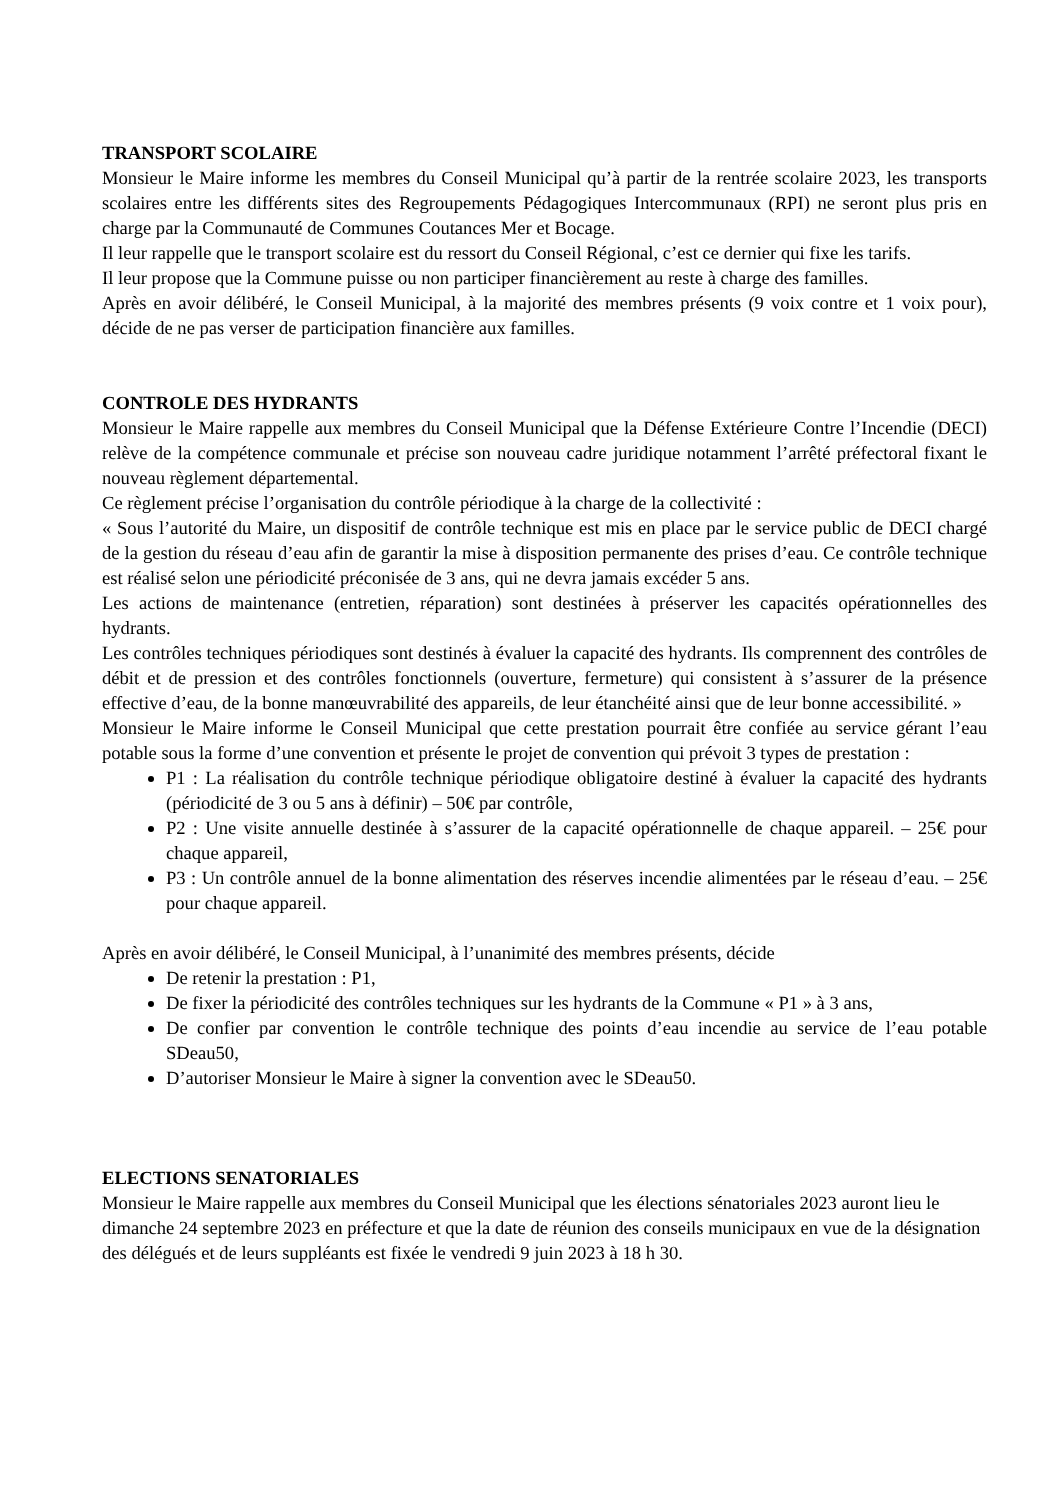TRANSPORT SCOLAIRE
Monsieur le Maire informe les membres du Conseil Municipal qu’à partir de la rentrée scolaire 2023, les transports scolaires entre les différents sites des Regroupements Pédagogiques Intercommunaux (RPI) ne seront plus pris en charge par la Communauté de Communes Coutances Mer et Bocage.
Il leur rappelle que le transport scolaire est du ressort du Conseil Régional, c’est ce dernier qui fixe les tarifs.
Il leur propose que la Commune puisse ou non participer financièrement au reste à charge des familles.
Après en avoir délibéré, le Conseil Municipal, à la majorité des membres présents (9 voix contre et 1 voix pour), décide de ne pas verser de participation financière aux familles.
CONTROLE DES HYDRANTS
Monsieur le Maire rappelle aux membres du Conseil Municipal que la Défense Extérieure Contre l’Incendie (DECI) relève de la compétence communale et précise son nouveau cadre juridique notamment l’arrêté préfectoral fixant le nouveau règlement départemental.
Ce règlement précise l’organisation du contrôle périodique à la charge de la collectivité :
« Sous l’autorité du Maire, un dispositif de contrôle technique est mis en place par le service public de DECI chargé de la gestion du réseau d’eau afin de garantir la mise à disposition permanente des prises d’eau. Ce contrôle technique est réalisé selon une périodicité préconisée de 3 ans, qui ne devra jamais excéder 5 ans.
Les actions de maintenance (entretien, réparation) sont destinées à préserver les capacités opérationnelles des hydrants.
Les contrôles techniques périodiques sont destinés à évaluer la capacité des hydrants. Ils comprennent des contrôles de débit et de pression et des contrôles fonctionnels (ouverture, fermeture) qui consistent à s’assurer de la présence effective d’eau, de la bonne manœuvrabilité des appareils, de leur étanchéité ainsi que de leur bonne accessibilité. »
Monsieur le Maire informe le Conseil Municipal que cette prestation pourrait être confiée au service gérant l’eau potable sous la forme d’une convention et présente le projet de convention qui prévoit 3 types de prestation :
P1 : La réalisation du contrôle technique périodique obligatoire destiné à évaluer la capacité des hydrants (périodicité de 3 ou 5 ans à définir) – 50€ par contrôle,
P2 : Une visite annuelle destinée à s’assurer de la capacité opérationnelle de chaque appareil. – 25€ pour chaque appareil,
P3 : Un contrôle annuel de la bonne alimentation des réserves incendie alimentées par le réseau d’eau. – 25€ pour chaque appareil.
Après en avoir délibéré, le Conseil Municipal, à l’unanimité des membres présents, décide
De retenir la prestation : P1,
De fixer la périodicité des contrôles techniques sur les hydrants de la Commune « P1 » à 3 ans,
De confier par convention le contrôle technique des points d’eau incendie au service de l’eau potable SDeau50,
D’autoriser Monsieur le Maire à signer la convention avec le SDeau50.
ELECTIONS SENATORIALES
Monsieur le Maire rappelle aux membres du Conseil Municipal que les élections sénatoriales 2023 auront lieu le dimanche 24 septembre 2023 en préfecture et que la date de réunion des conseils municipaux en vue de la désignation des délégués et de leurs suppléants est fixée le vendredi 9 juin 2023 à 18 h 30.